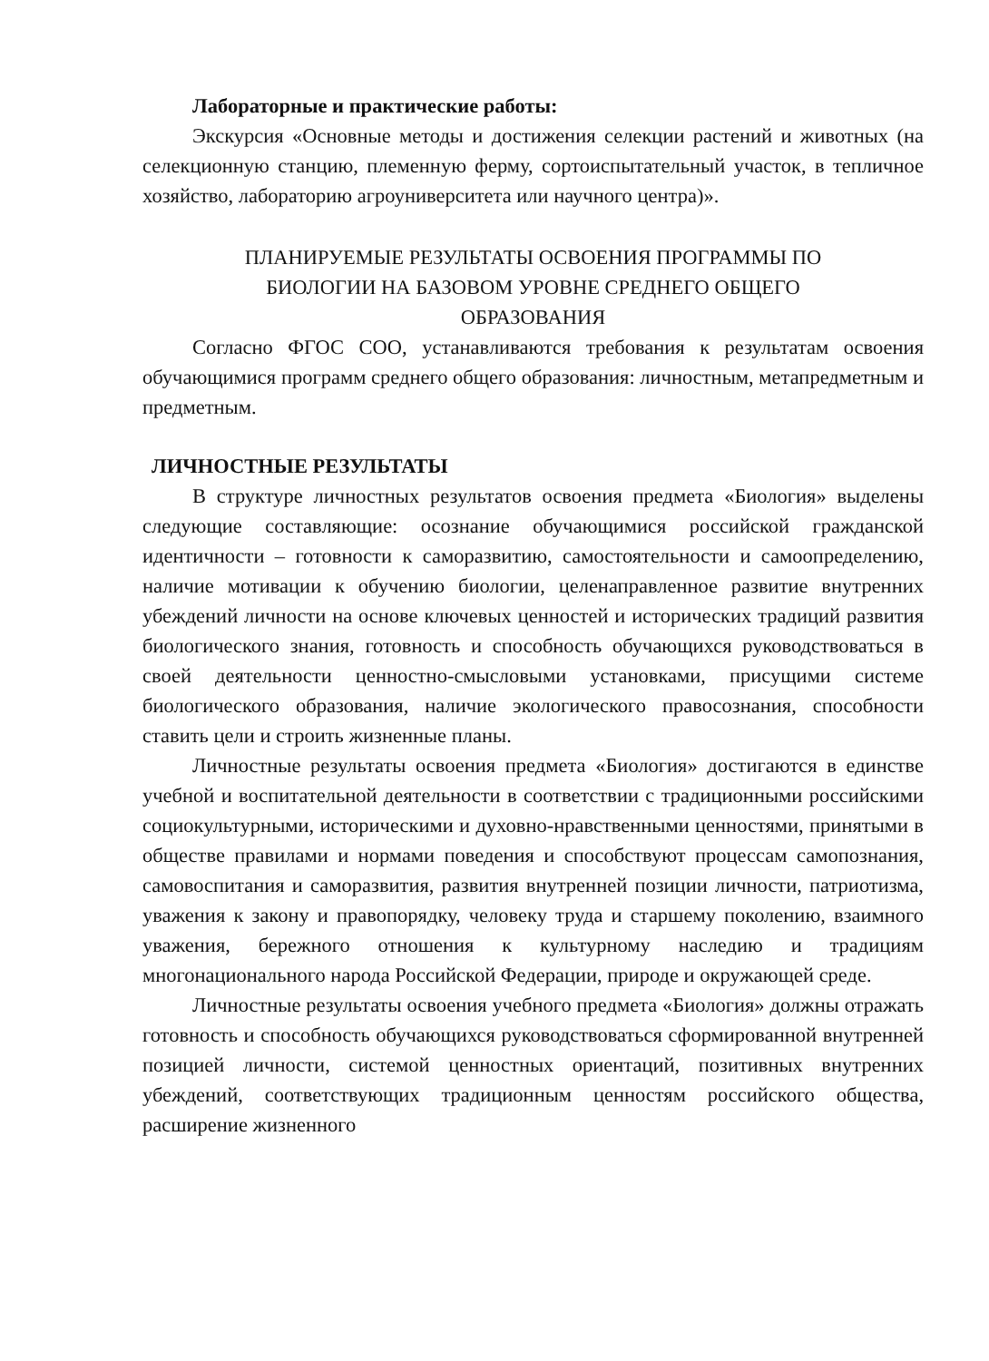Лабораторные и практические работы:
Экскурсия «Основные методы и достижения селекции растений и животных (на селекционную станцию, племенную ферму, сортоиспытательный участок, в тепличное хозяйство, лабораторию агроуниверситета или научного центра)».
ПЛАНИРУЕМЫЕ РЕЗУЛЬТАТЫ ОСВОЕНИЯ ПРОГРАММЫ ПО
БИОЛОГИИ НА БАЗОВОМ УРОВНЕ СРЕДНЕГО ОБЩЕГО
ОБРАЗОВАНИЯ
Согласно ФГОС СОО, устанавливаются требования к результатам освоения обучающимися программ среднего общего образования: личностным, метапредметным и предметным.
ЛИЧНОСТНЫЕ РЕЗУЛЬТАТЫ
В структуре личностных результатов освоения предмета «Биология» выделены следующие составляющие: осознание обучающимися российской гражданской идентичности – готовности к саморазвитию, самостоятельности и самоопределению, наличие мотивации к обучению биологии, целенаправленное развитие внутренних убеждений личности на основе ключевых ценностей и исторических традиций развития биологического знания, готовность и способность обучающихся руководствоваться в своей деятельности ценностно-смысловыми установками, присущими системе биологического образования, наличие экологического правосознания, способности ставить цели и строить жизненные планы.
Личностные результаты освоения предмета «Биология» достигаются в единстве учебной и воспитательной деятельности в соответствии с традиционными российскими социокультурными, историческими и духовно-нравственными ценностями, принятыми в обществе правилами и нормами поведения и способствуют процессам самопознания, самовоспитания и саморазвития, развития внутренней позиции личности, патриотизма, уважения к закону и правопорядку, человеку труда и старшему поколению, взаимного уважения, бережного отношения к культурному наследию и традициям многонационального народа Российской Федерации, природе и окружающей среде.
Личностные результаты освоения учебного предмета «Биология» должны отражать готовность и способность обучающихся руководствоваться сформированной внутренней позицией личности, системой ценностных ориентаций, позитивных внутренних убеждений, соответствующих традиционным ценностям российского общества, расширение жизненного